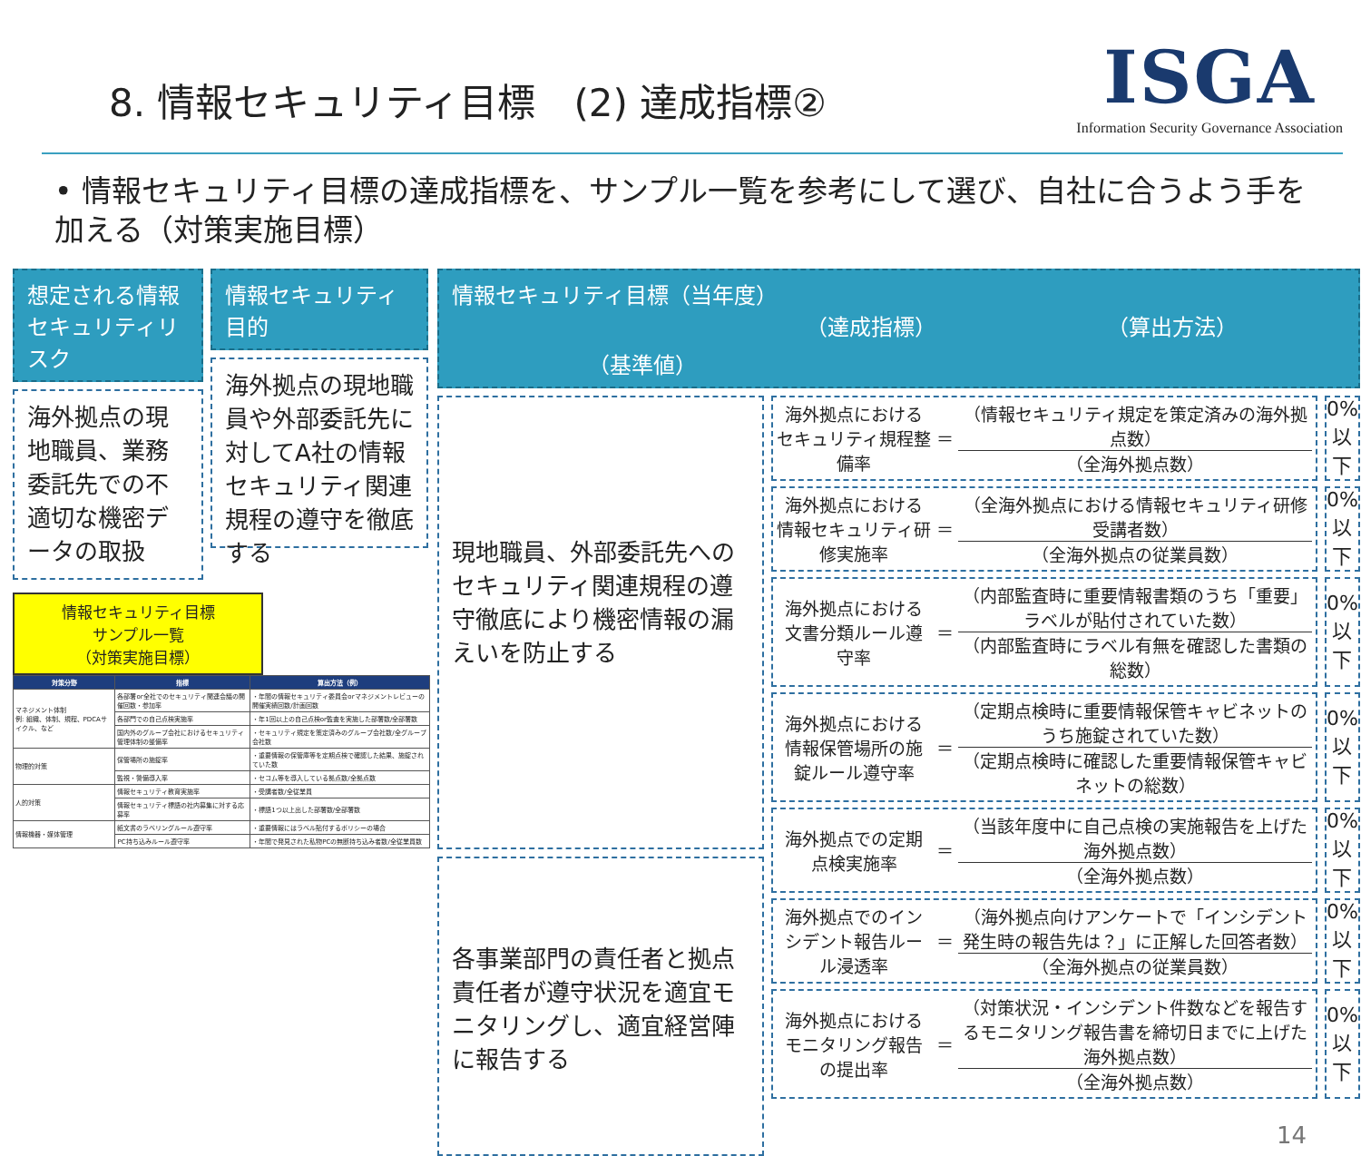8. 情報セキュリティ目標　(2) 達成指標②
ISGA
Information Security Governance Association
• 情報セキュリティ目標の達成指標を、サンプル一覧を参考にして選び、自社に合うよう手を加える（対策実施目標）
想定される情報セキュリティリスク
海外拠点の現地職員、業務委託先での不適切な機密データの取扱
情報セキュリティ目的
海外拠点の現地職員や外部委託先に対してA社の情報セキュリティ関連規程の遵守を徹底する
情報セキュリティ目標
サンプル一覧
（対策実施目標）
| 対策分野 | 指標 | 算出方法（例） |
| --- | --- | --- |
| マネジメント体制 例: 組織、体制、規程、PDCAサイクル、など | 各部署or全社でのセキュリティ関連会議の開催回数・参加率 | ・年間の情報セキュリティ委員会orマネジメントレビューの開催実績回数/計画回数 |
| | 各部門での自己点検実施率 | ・年1回以上の自己点検or監査を実施した部署数/全部署数 |
| | 国内外のグループ会社におけるセキュリティ管理体制の整備率 | ・セキュリティ規定を策定済みのグループ会社数/全グループ会社数 |
| 物理的対策 | 保管場所の施錠率 | ・重要情報の保管庫等を定期点検で確認した結果、施錠されていた数 |
| | 監視・警備導入率 | ・セコム等を導入している拠点数/全拠点数 |
| 人的対策 | 情報セキュリティ教育実施率 | ・受講者数/全従業員 |
| | 情報セキュリティ標語の社内募集に対する応募率 | ・標語1つ以上出した部署数/全部署数 |
| 情報機器・媒体管理 | 紙文書のラベリングルール遵守率 | ・重要情報にはラベル貼付するポリシーの場合 |
| | PC持ち込みルール遵守率 | ・年間で発見された私物PCの無断持ち込み者数/全従業員数 |
情報セキュリティ目標（当年度）
（達成指標） （算出方法） （基準値）
現地職員、外部委託先へのセキュリティ関連規程の遵守徹底により機密情報の漏えいを防止する
各事業部門の責任者と拠点責任者が遵守状況を適宜モニタリングし、適宜経営陣に報告する
海外拠点におけるセキュリティ規程整備率
＝
（情報セキュリティ規定を策定済みの海外拠点数）
（全海外拠点数）
0%
以下
海外拠点における情報セキュリティ研修実施率
＝
（全海外拠点における情報セキュリティ研修受講者数）
（全海外拠点の従業員数）
0%
以下
海外拠点における文書分類ルール遵守率
＝
（内部監査時に重要情報書類のうち「重要」ラベルが貼付されていた数）
（内部監査時にラベル有無を確認した書類の総数）
0%
以下
海外拠点における情報保管場所の施錠ルール遵守率
＝
（定期点検時に重要情報保管キャビネットのうち施錠されていた数）
（定期点検時に確認した重要情報保管キャビネットの総数）
0%
以下
海外拠点での定期点検実施率
＝
（当該年度中に自己点検の実施報告を上げた海外拠点数）
（全海外拠点数）
0%
以下
海外拠点でのインシデント報告ルール浸透率
＝
（海外拠点向けアンケートで「インシデント発生時の報告先は？」に正解した回答者数）
（全海外拠点の従業員数）
0%
以下
海外拠点におけるモニタリング報告の提出率
＝
（対策状況・インシデント件数などを報告するモニタリング報告書を締切日までに上げた海外拠点数）
（全海外拠点数）
0%
以下
14